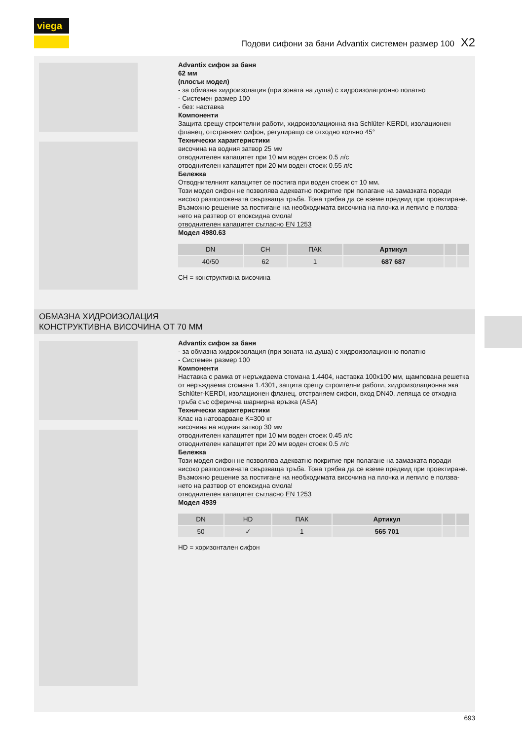viega
Подови сифони за бани Advantix системен размер 100 X2
Advantix сифон за баня
62 мм
(плосък модел)
- за обмазна хидроизолация (при зоната на душа) с хидроизолационно полатно
- Системен размер 100
- без: наставка
Компоненти
Защита срещу строителни работи, хидроизолационна яка Schlüter-KERDI, изолационен фланец, отстраняем сифон, регулиращо се отходно коляно 45°
Технически характеристики
височина на водния затвор 25 мм
отводнителен капацитет при 10 мм воден стоеж 0.5 л/с
отводнителен капацитет при 20 мм воден стоеж 0.55 л/с
Бележка
Отводнителният капацитет се постига при воден стоеж от 10 мм.
Този модел сифон не позволява адекватно покритие при полагане на замазката поради високо разположената свързваща тръба. Това трябва да се вземе предвид при проектиране. Възможно решение за постигане на необходимата височина на плочка и лепило е ползва-нето на разтвор от епоксидна смола!
отводнителен капацитет съгласно EN 1253
Модел 4980.63
| DN | CH | ПАК | Артикул | | |
| --- | --- | --- | --- | --- | --- |
| 40/50 | 62 | 1 | 687 687 | | |
CH = конструктивна височина
ОБМАЗНА ХИДРОИЗОЛАЦИЯ
КОНСТРУКТИВНА ВИСОЧИНА ОТ 70 ММ
Advantix сифон за баня
- за обмазна хидроизолация (при зоната на душа) с хидроизолационно полатно
- Системен размер 100
Компоненти
Наставка с рамка от неръждаема стомана 1.4404, наставка 100x100 мм, щампована решетка от неръждаема стомана 1.4301, защита срещу строителни работи, хидроизолационна яка Schlüter-KERDI, изолационен фланец, отстраняем сифон, вход DN40, лепяща се отходна тръба със сферична шарнирна връзка (ASA)
Технически характеристики
Клас на натоварване K=300 кг
височина на водния затвор 30 мм
отводнителен капацитет при 10 мм воден стоеж 0.45 л/с
отводнителен капацитет при 20 мм воден стоеж 0.5 л/с
Бележка
Този модел сифон не позволява адекватно покритие при полагане на замазката поради високо разположената свързваща тръба. Това трябва да се вземе предвид при проектиране. Възможно решение за постигане на необходимата височина на плочка и лепило е ползва-нето на разтвор от епоксидна смола!
отводнителен капацитет съгласно EN 1253
Модел 4939
| DN | HD | ПАК | Артикул | | |
| --- | --- | --- | --- | --- | --- |
| 50 | ✓ | 1 | 565 701 | | |
HD = хоризонтален сифон
693